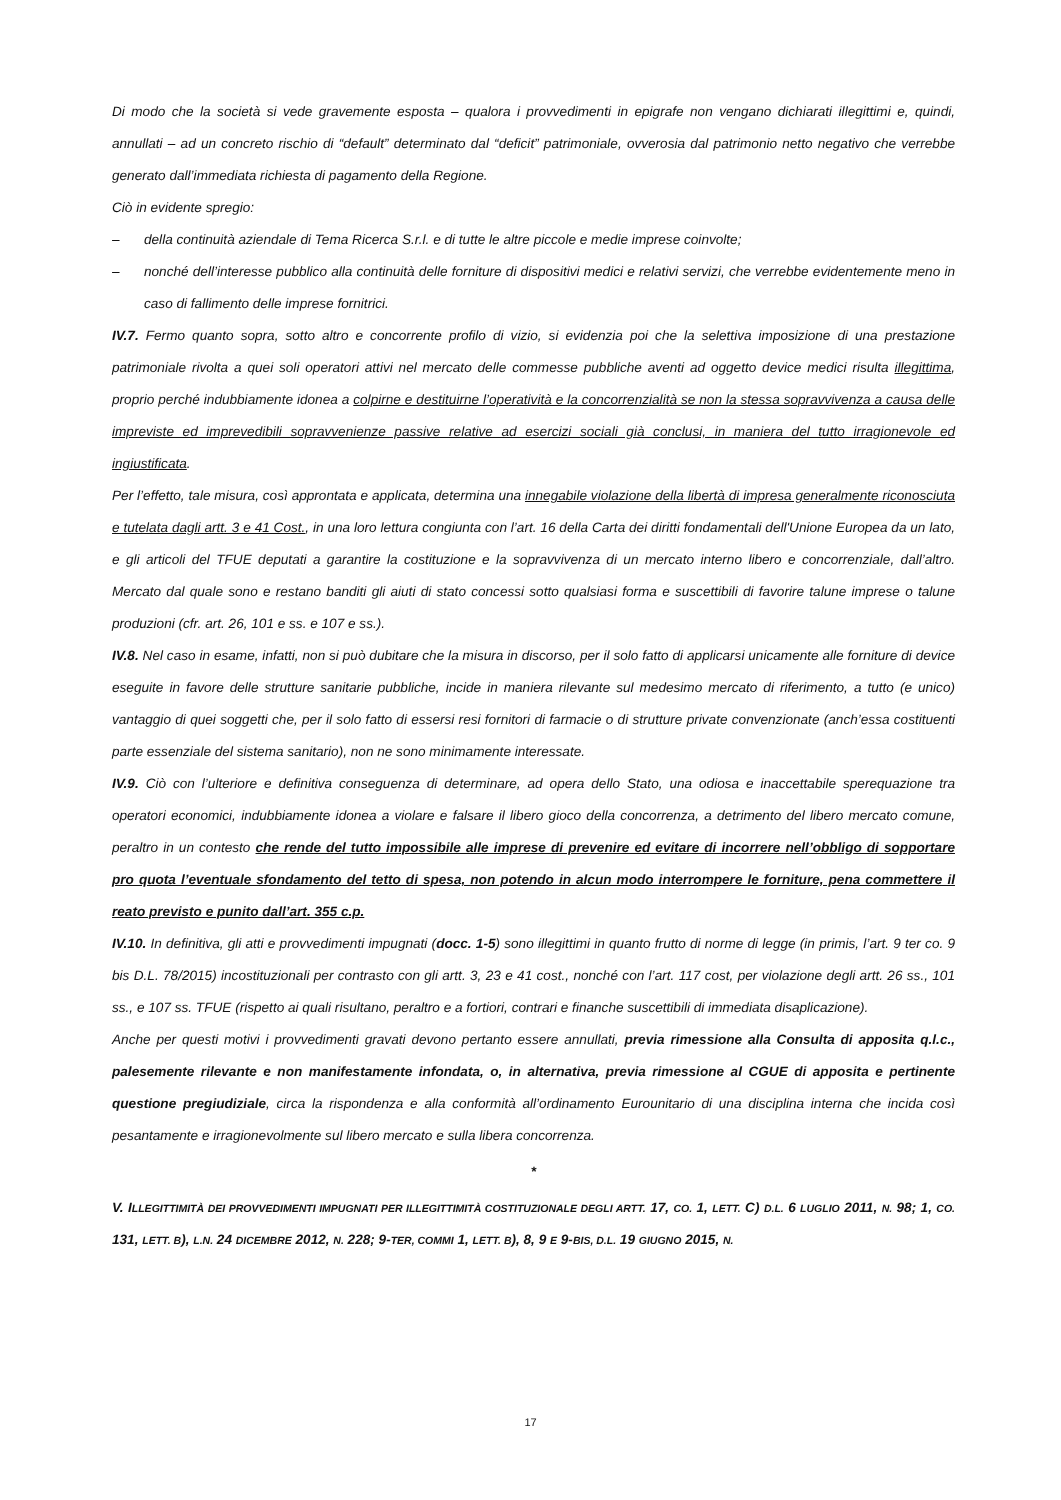Di modo che la società si vede gravemente esposta – qualora i provvedimenti in epigrafe non vengano dichiarati illegittimi e, quindi, annullati – ad un concreto rischio di “default” determinato dal “deficit” patrimoniale, ovverosia dal patrimonio netto negativo che verrebbe generato dall’immediata richiesta di pagamento della Regione.
Ciò in evidente spregio:
– della continuità aziendale di Tema Ricerca S.r.l. e di tutte le altre piccole e medie imprese coinvolte;
– nonché dell’interesse pubblico alla continuità delle forniture di dispositivi medici e relativi servizi, che verrebbe evidentemente meno in caso di fallimento delle imprese fornitrici.
IV.7. Fermo quanto sopra, sotto altro e concorrente profilo di vizio, si evidenzia poi che la selettiva imposizione di una prestazione patrimoniale rivolta a quei soli operatori attivi nel mercato delle commesse pubbliche aventi ad oggetto device medici risulta illegittima, proprio perché indubbiamente idonea a colpirne e destituirne l’operatività e la concorrenzialità se non la stessa sopravvivenza a causa delle impreviste ed imprevedibili sopravvenienze passive relative ad esercizi sociali già conclusi, in maniera del tutto irragionevole ed ingiustificata.
Per l’effetto, tale misura, così approntata e applicata, determina una innegabile violazione della libertà di impresa generalmente riconosciuta e tutelata dagli artt. 3 e 41 Cost., in una loro lettura congiunta con l’art. 16 della Carta dei diritti fondamentali dell'Unione Europea da un lato, e gli articoli del TFUE deputati a garantire la costituzione e la sopravvivenza di un mercato interno libero e concorrenziale, dall’altro. Mercato dal quale sono e restano banditi gli aiuti di stato concessi sotto qualsiasi forma e suscettibili di favorire talune imprese o talune produzioni (cfr. art. 26, 101 e ss. e 107 e ss.).
IV.8. Nel caso in esame, infatti, non si può dubitare che la misura in discorso, per il solo fatto di applicarsi unicamente alle forniture di device eseguite in favore delle strutture sanitarie pubbliche, incide in maniera rilevante sul medesimo mercato di riferimento, a tutto (e unico) vantaggio di quei soggetti che, per il solo fatto di essersi resi fornitori di farmacie o di strutture private convenzionate (anch’essa costituenti parte essenziale del sistema sanitario), non ne sono minimamente interessate.
IV.9. Ciò con l’ulteriore e definitiva conseguenza di determinare, ad opera dello Stato, una odiosa e inaccettabile sperequazione tra operatori economici, indubbiamente idonea a violare e falsare il libero gioco della concorrenza, a detrimento del libero mercato comune, peraltro in un contesto che rende del tutto impossibile alle imprese di prevenire ed evitare di incorrere nell’obbligo di sopportare pro quota l’eventuale sfondamento del tetto di spesa, non potendo in alcun modo interrompere le forniture, pena commettere il reato previsto e punito dall’art. 355 c.p.
IV.10. In definitiva, gli atti e provvedimenti impugnati (docc. 1-5) sono illegittimi in quanto frutto di norme di legge (in primis, l’art. 9 ter co. 9 bis D.L. 78/2015) incostituzionali per contrasto con gli artt. 3, 23 e 41 cost., nonché con l’art. 117 cost, per violazione degli artt. 26 ss., 101 ss., e 107 ss. TFUE (rispetto ai quali risultano, peraltro e a fortiori, contrari e finanche suscettibili di immediata disaplicazione).
Anche per questi motivi i provvedimenti gravati devono pertanto essere annullati, previa rimessione alla Consulta di apposita q.l.c., palesemente rilevante e non manifestamente infondata, o, in alternativa, previa rimessione al CGUE di apposita e pertinente questione pregiudiziale, circa la rispondenza e alla conformità all’ordinamento Eurounitario di una disciplina interna che incida così pesantamente e irragionevolmente sul libero mercato e sulla libera concorrenza.
*
V. ILLEGITTIMITÀ DEI PROVVEDIMENTI IMPUGNATI PER ILLEGITTIMITÀ COSTITUZIONALE DEGLI ARTT. 17, CO. 1, LETT. C) D.L. 6 LUGLIO 2011, N. 98; 1, CO. 131, LETT. B), L.N. 24 DICEMBRE 2012, N. 228; 9-TER, COMMI 1, LETT. B), 8, 9 E 9-BIS, D.L. 19 GIUGNO 2015, N.
17